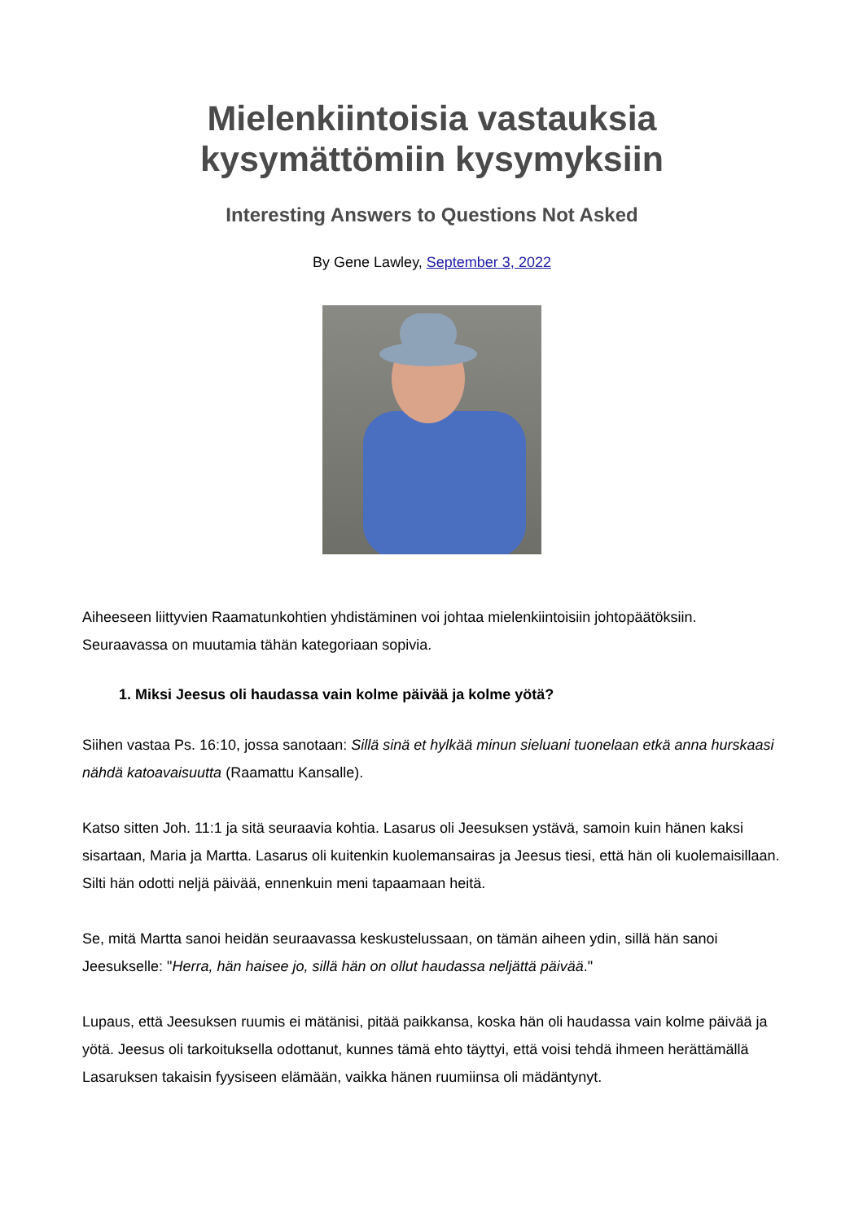Mielenkiintoisia vastauksia
kysymättömiin kysymyksiin
Interesting Answers to Questions Not Asked
By Gene Lawley, September 3, 2022
Aiheeseen liittyvien Raamatunkohtien yhdistäminen voi johtaa mielenkiintoisiin johtopäätöksiin. Seuraavassa on muutamia tähän kategoriaan sopivia.
1. Miksi Jeesus oli haudassa vain kolme päivää ja kolme yötä?
Siihen vastaa Ps. 16:10, jossa sanotaan: Sillä sinä et hylkää minun sieluani tuonelaan etkä anna hurskaasi nähdä katoavaisuutta (Raamattu Kansalle).
Katso sitten Joh. 11:1 ja sitä seuraavia kohtia. Lasarus oli Jeesuksen ystävä, samoin kuin hänen kaksi sisartaan, Maria ja Martta. Lasarus oli kuitenkin kuolemansairas ja Jeesus tiesi, että hän oli kuolemaisillaan. Silti hän odotti neljä päivää, ennenkuin meni tapaamaan heitä.
Se, mitä Martta sanoi heidän seuraavassa keskustelussaan, on tämän aiheen ydin, sillä hän sanoi Jeesukselle: "Herra, hän haisee jo, sillä hän on ollut haudassa neljättä päivää."
Lupaus, että Jeesuksen ruumis ei mätänisi, pitää paikkansa, koska hän oli haudassa vain kolme päivää ja yötä. Jeesus oli tarkoituksella odottanut, kunnes tämä ehto täyttyi, että voisi tehdä ihmeen herättämällä Lasaruksen takaisin fyysiseen elämään, vaikka hänen ruumiinsa oli mädäntynyt.